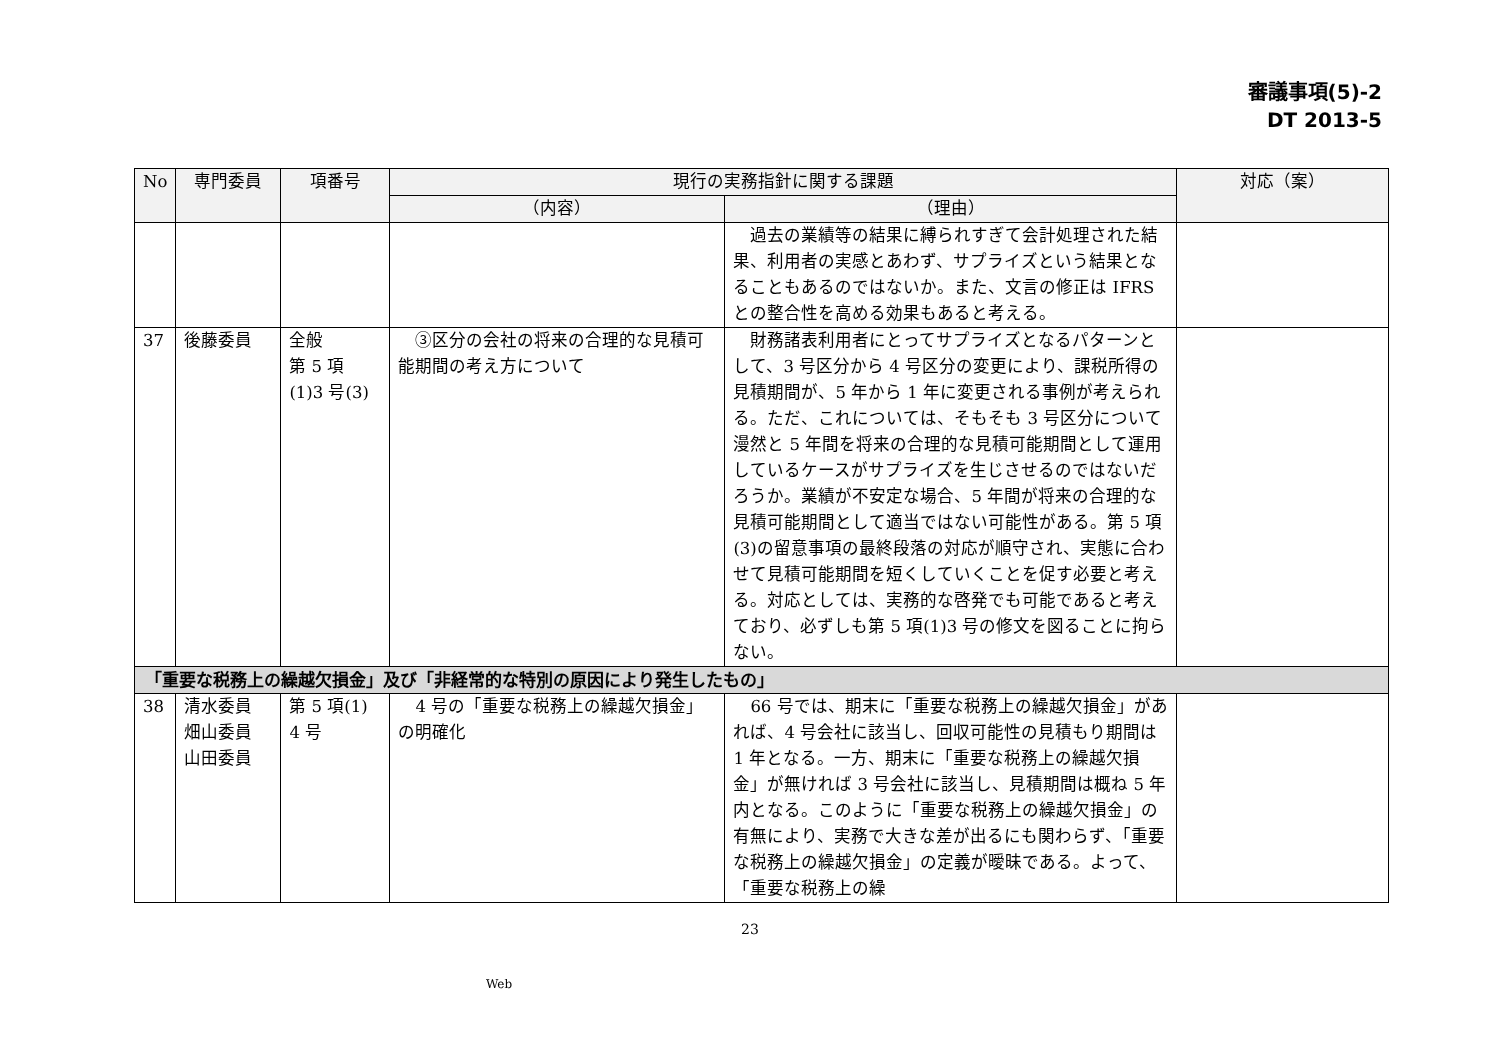審議事項(5)-2
DT 2013-5
| No | 専門委員 | 項番号 | 現行の実務指針に関する課題 | | 対応（案） |
| --- | --- | --- | --- | --- | --- |
| | | | （内容） | （理由） | |
| | | | | 過去の業績等の結果に縛られすぎて会計処理された結果、利用者の実感とあわず、サプライズという結果となることもあるのではないか。また、文言の修正は IFRS との整合性を高める効果もあると考える。 | |
| 37 | 後藤委員 | 全般 第 5 項 (1)3 号(3) | ③区分の会社の将来の合理的な見積可能期間の考え方について | 財務諸表利用者にとってサプライズとなるパターンとして、3 号区分から 4 号区分の変更により、課税所得の見積期間が、5 年から 1 年に変更される事例が考えられる。ただ、これについては、そもそも 3 号区分について漫然と 5 年間を将来の合理的な見積可能期間として運用しているケースがサプライズを生じさせるのではないだろうか。業績が不安定な場合、5 年間が将来の合理的な見積可能期間として適当ではない可能性がある。第 5 項(3)の留意事項の最終段落の対応が順守され、実態に合わせて見積可能期間を短くしていくことを促す必要と考える。対応としては、実務的な啓発でも可能であると考えており、必ずしも第 5 項(1)3 号の修文を図ることに拘らない。 | |
| 「重要な税務上の繰越欠損金」及び「非経常的な特別の原因により発生したもの」 | | | | | |
| 38 | 清水委員 畑山委員 山田委員 | 第 5 項(1) 4 号 | 4 号の「重要な税務上の繰越欠損金」の明確化 | 66 号では、期末に「重要な税務上の繰越欠損金」があれば、4 号会社に該当し、回収可能性の見積もり期間は 1 年となる。一方、期末に「重要な税務上の繰越欠損金」が無ければ 3 号会社に該当し、見積期間は概ね 5 年内となる。このように「重要な税務上の繰越欠損金」の有無により、実務で大きな差が出るにも関わらず、「重要な税務上の繰越欠損金」の定義が曖昧である。よって、「重要な税務上の繰 | |
23
Web